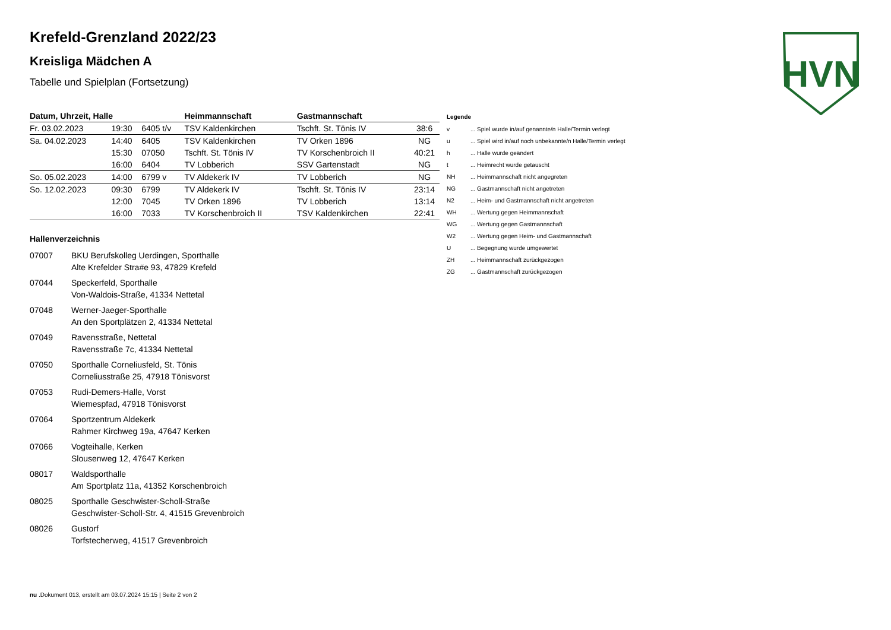HVN
Krefeld-Grenzland 2022/23
Kreisliga Mädchen A
Tabelle und Spielplan (Fortsetzung)
| Datum, Uhrzeit, Halle | | | Heimmannschaft | Gastmannschaft | |
| --- | --- | --- | --- | --- | --- |
| Fr. 03.02.2023 | 19:30 | 6405 t/v | TSV Kaldenkirchen | Tschft. St. Tönis IV | 38:6 |
| Sa. 04.02.2023 | 14:40 | 6405 | TSV Kaldenkirchen | TV Orken 1896 | NG |
| | 15:30 | 07050 | Tschft. St. Tönis IV | TV Korschenbroich II | 40:21 |
| | 16:00 | 6404 | TV Lobberich | SSV Gartenstadt | NG |
| So. 05.02.2023 | 14:00 | 6799 v | TV Aldekerk IV | TV Lobberich | NG |
| So. 12.02.2023 | 09:30 | 6799 | TV Aldekerk IV | Tschft. St. Tönis IV | 23:14 |
| | 12:00 | 7045 | TV Orken 1896 | TV Lobberich | 13:14 |
| | 16:00 | 7033 | TV Korschenbroich II | TSV Kaldenkirchen | 22:41 |
Hallenverzeichnis
07007 BKU Berufskolleg Uerdingen, Sporthalle
Alte Krefelder Stra#e 93, 47829 Krefeld
07044 Speckerfeld, Sporthalle
Von-Waldois-Straße, 41334 Nettetal
07048 Werner-Jaeger-Sporthalle
An den Sportplätzen 2, 41334 Nettetal
07049 Ravensstraße, Nettetal
Ravensstraße 7c, 41334 Nettetal
07050 Sporthalle Corneliusfeld, St. Tönis
Corneliusstraße 25, 47918 Tönisvorst
07053 Rudi-Demers-Halle, Vorst
Wiemespfad, 47918 Tönisvorst
07064 Sportzentrum Aldekerk
Rahmer Kirchweg 19a, 47647 Kerken
07066 Vogteihalle, Kerken
Slousenweg 12, 47647 Kerken
08017 Waldsporthalle
Am Sportplatz 11a, 41352 Korschenbroich
08025 Sporthalle Geschwister-Scholl-Straße
Geschwister-Scholl-Str. 4, 41515 Grevenbroich
08026 Gustorf
Torfstecherweg, 41517 Grevenbroich
Legende
v... Spiel wurde in/auf genannte/n Halle/Termin verlegt
u... Spiel wird in/auf noch unbekannte/n Halle/Termin verlegt
h... Halle wurde geändert
t... Heimrecht wurde getauscht
NH... Heimmannschaft nicht angegreten
NG... Gastmannschaft nicht angetreten
N2... Heim- und Gastmannschaft nicht angetreten
WH... Wertung gegen Heimmannschaft
WG... Wertung gegen Gastmannschaft
W2... Wertung gegen Heim- und Gastmannschaft
U... Begegnung wurde umgewertet
ZH... Heimmannschaft zurückgezogen
ZG... Gastmannschaft zurückgezogen
nu .Dokument 013, erstellt am 03.07.2024 15:15 | Seite 2 von 2